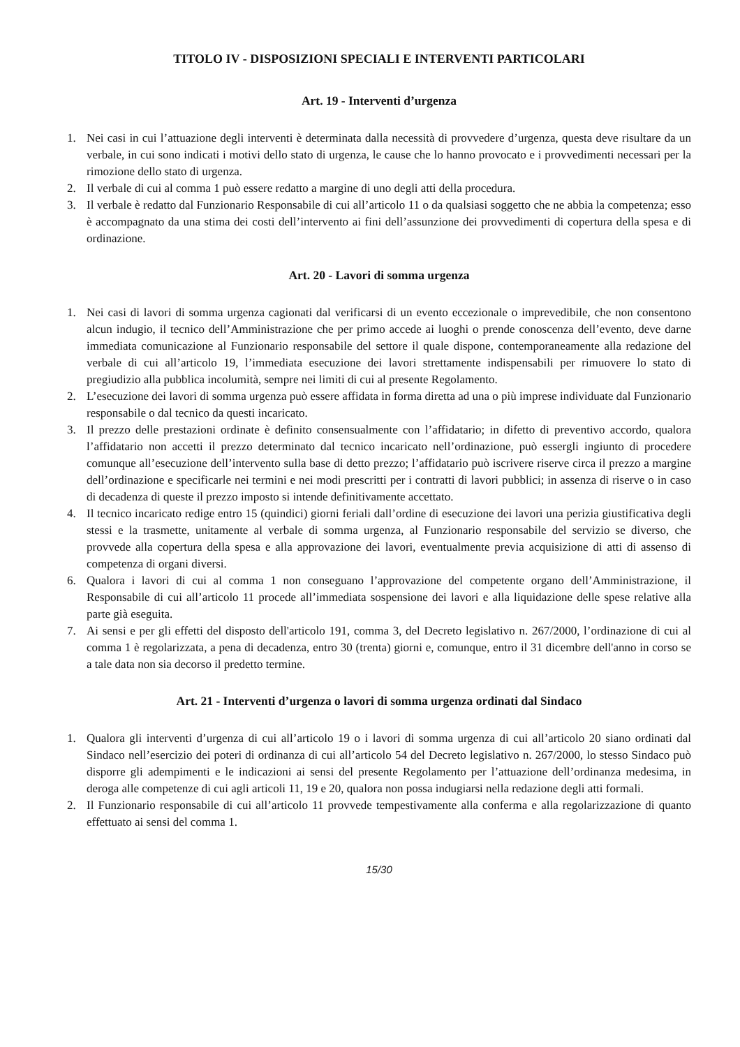TITOLO IV - DISPOSIZIONI SPECIALI E INTERVENTI PARTICOLARI
Art. 19 - Interventi d’urgenza
1. Nei casi in cui l’attuazione degli interventi è determinata dalla necessità di provvedere d’urgenza, questa deve risultare da un verbale, in cui sono indicati i motivi dello stato di urgenza, le cause che lo hanno provocato e i provvedimenti necessari per la rimozione dello stato di urgenza.
2. Il verbale di cui al comma 1 può essere redatto a margine di uno degli atti della procedura.
3. Il verbale è redatto dal Funzionario Responsabile di cui all’articolo 11 o da qualsiasi soggetto che ne abbia la competenza; esso è accompagnato da una stima dei costi dell’intervento ai fini dell’assunzione dei provvedimenti di copertura della spesa e di ordinazione.
Art. 20 - Lavori di somma urgenza
1. Nei casi di lavori di somma urgenza cagionati dal verificarsi di un evento eccezionale o imprevedibile, che non consentono alcun indugio, il tecnico dell’Amministrazione che per primo accede ai luoghi o prende conoscenza dell’evento, deve darne immediata comunicazione al Funzionario responsabile del settore il quale dispone, contemporaneamente alla redazione del verbale di cui all’articolo 19, l’immediata esecuzione dei lavori strettamente indispensabili per rimuovere lo stato di pregiudizio alla pubblica incolumità, sempre nei limiti di cui al presente Regolamento.
2. L’esecuzione dei lavori di somma urgenza può essere affidata in forma diretta ad una o più imprese individuate dal Funzionario responsabile o dal tecnico da questi incaricato.
3. Il prezzo delle prestazioni ordinate è definito consensualmente con l’affidatario; in difetto di preventivo accordo, qualora l’affidatario non accetti il prezzo determinato dal tecnico incaricato nell’ordinazione, può essergli ingiunto di procedere comunque all’esecuzione dell’intervento sulla base di detto prezzo; l’affidatario può iscrivere riserve circa il prezzo a margine dell’ordinazione e specificarle nei termini e nei modi prescritti per i contratti di lavori pubblici; in assenza di riserve o in caso di decadenza di queste il prezzo imposto si intende definitivamente accettato.
4. Il tecnico incaricato redige entro 15 (quindici) giorni feriali dall’ordine di esecuzione dei lavori una perizia giustificativa degli stessi e la trasmette, unitamente al verbale di somma urgenza, al Funzionario responsabile del servizio se diverso, che provvede alla copertura della spesa e alla approvazione dei lavori, eventualmente previa acquisizione di atti di assenso di competenza di organi diversi.
6. Qualora i lavori di cui al comma 1 non conseguano l’approvazione del competente organo dell’Amministrazione, il Responsabile di cui all’articolo 11 procede all’immediata sospensione dei lavori e alla liquidazione delle spese relative alla parte già eseguita.
7. Ai sensi e per gli effetti del disposto dell'articolo 191, comma 3, del Decreto legislativo n. 267/2000, l’ordinazione di cui al comma 1 è regolarizzata, a pena di decadenza, entro 30 (trenta) giorni e, comunque, entro il 31 dicembre dell'anno in corso se a tale data non sia decorso il predetto termine.
Art. 21 - Interventi d’urgenza o lavori di somma urgenza ordinati dal Sindaco
1. Qualora gli interventi d’urgenza di cui all’articolo 19 o i lavori di somma urgenza di cui all’articolo 20 siano ordinati dal Sindaco nell’esercizio dei poteri di ordinanza di cui all’articolo 54 del Decreto legislativo n. 267/2000, lo stesso Sindaco può disporre gli adempimenti e le indicazioni ai sensi del presente Regolamento per l’attuazione dell’ordinanza medesima, in deroga alle competenze di cui agli articoli 11, 19 e 20, qualora non possa indugiarsi nella redazione degli atti formali.
2. Il Funzionario responsabile di cui all’articolo 11 provvede tempestivamente alla conferma e alla regolarizzazione di quanto effettuato ai sensi del comma 1.
15/30